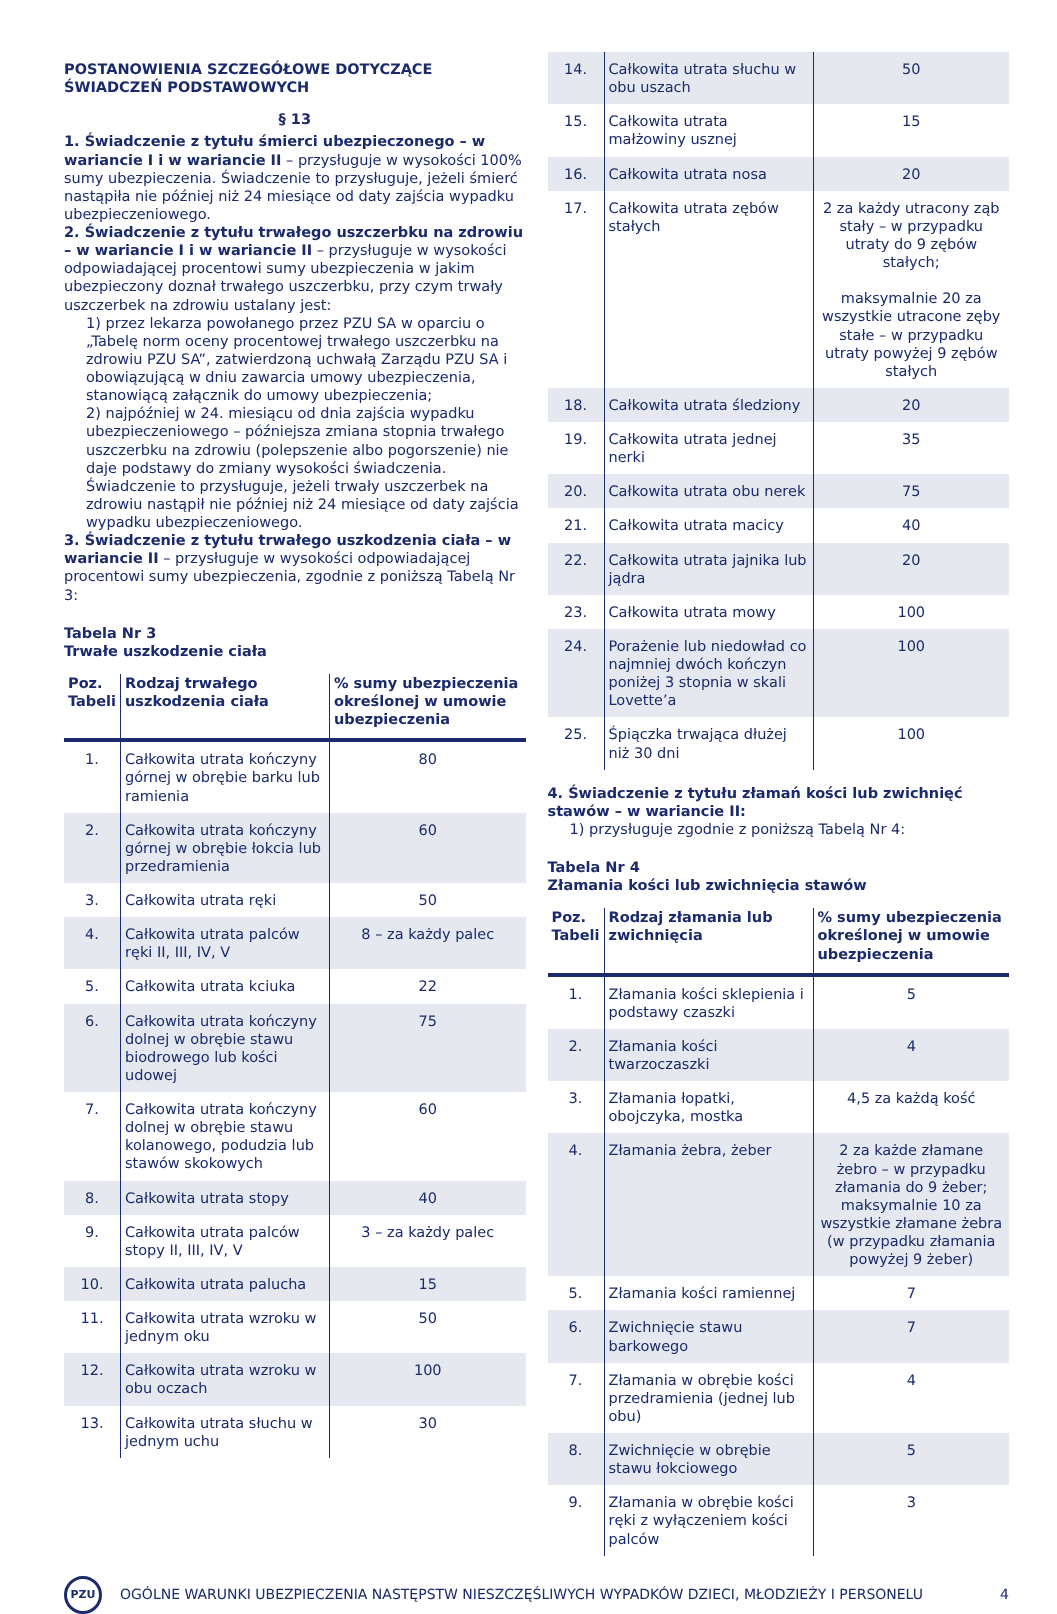POSTANOWIENIA SZCZEGÓŁOWE DOTYCZĄCE ŚWIADCZEŃ PODSTAWOWYCH
§ 13
1. Świadczenie z tytułu śmierci ubezpieczonego – w wariancie I i w wariancie II – przysługuje w wysokości 100% sumy ubezpieczenia. Świadczenie to przysługuje, jeżeli śmierć nastąpiła nie później niż 24 miesiące od daty zajścia wypadku ubezpieczeniowego.
2. Świadczenie z tytułu trwałego uszczerbku na zdrowiu – w wariancie I i w wariancie II – przysługuje w wysokości odpowiadającej procentowi sumy ubezpieczenia w jakim ubezpieczony doznał trwałego uszczerbku, przy czym trwały uszczerbek na zdrowiu ustalany jest:
1) przez lekarza powołanego przez PZU SA w oparciu o „Tabelę norm oceny procentowej trwałego uszczerbku na zdrowiu PZU SA”, zatwierdzoną uchwałą Zarządu PZU SA i obowiązującą w dniu zawarcia umowy ubezpieczenia, stanowiącą załącznik do umowy ubezpieczenia;
2) najpóźniej w 24. miesiącu od dnia zajścia wypadku ubezpieczeniowego – późniejsza zmiana stopnia trwałego uszczerbku na zdrowiu (polepszenie albo pogorszenie) nie daje podstawy do zmiany wysokości świadczenia.
Świadczenie to przysługuje, jeżeli trwały uszczerbek na zdrowiu nastąpił nie później niż 24 miesiące od daty zajścia wypadku ubezpieczeniowego.
3. Świadczenie z tytułu trwałego uszkodzenia ciała – w wariancie II – przysługuje w wysokości odpowiadającej procentowi sumy ubezpieczenia, zgodnie z poniższą Tabelą Nr 3:
Tabela Nr 3
Trwałe uszkodzenie ciała
| Poz. Tabeli | Rodzaj trwałego uszkodzenia ciała | % sumy ubezpieczenia określonej w umowie ubezpieczenia |
| --- | --- | --- |
| 1. | Całkowita utrata kończyny górnej w obrębie barku lub ramienia | 80 |
| 2. | Całkowita utrata kończyny górnej w obrębie łokcia lub przedramienia | 60 |
| 3. | Całkowita utrata ręki | 50 |
| 4. | Całkowita utrata palców ręki II, III, IV, V | 8 – za każdy palec |
| 5. | Całkowita utrata kciuka | 22 |
| 6. | Całkowita utrata kończyny dolnej w obrębie stawu biodrowego lub kości udowej | 75 |
| 7. | Całkowita utrata kończyny dolnej w obrębie stawu kolanowego, podudzia lub stawów skokowych | 60 |
| 8. | Całkowita utrata stopy | 40 |
| 9. | Całkowita utrata palców stopy II, III, IV, V | 3 – za każdy palec |
| 10. | Całkowita utrata palucha | 15 |
| 11. | Całkowita utrata wzroku w jednym oku | 50 |
| 12. | Całkowita utrata wzroku w obu oczach | 100 |
| 13. | Całkowita utrata słuchu w jednym uchu | 30 |
| 14. | Całkowita utrata słuchu w obu uszach | 50 |
| 15. | Całkowita utrata małżowiny usznej | 15 |
| 16. | Całkowita utrata nosa | 20 |
| 17. | Całkowita utrata zębów stałych | 2 za każdy utracony ząb stały – w przypadku utraty do 9 zębów stałych; maksymalnie 20 za wszystkie utracone zęby stałe – w przypadku utraty powyżej 9 zębów stałych |
| 18. | Całkowita utrata śledziony | 20 |
| 19. | Całkowita utrata jednej nerki | 35 |
| 20. | Całkowita utrata obu nerek | 75 |
| 21. | Całkowita utrata macicy | 40 |
| 22. | Całkowita utrata jajnika lub jądra | 20 |
| 23. | Całkowita utrata mowy | 100 |
| 24. | Porażenie lub niedowład co najmniej dwóch kończyn poniżej 3 stopnia w skali Lovette’a | 100 |
| 25. | Śpiączka trwająca dłużej niż 30 dni | 100 |
4. Świadczenie z tytułu złamań kości lub zwichnięć stawów – w wariancie II:
1) przysługuje zgodnie z poniższą Tabelą Nr 4:
Tabela Nr 4
Złamania kości lub zwichnięcia stawów
| Poz. Tabeli | Rodzaj złamania lub zwichnięcia | % sumy ubezpieczenia określonej w umowie ubezpieczenia |
| --- | --- | --- |
| 1. | Złamania kości sklepienia i podstawy czaszki | 5 |
| 2. | Złamania kości twarzoczaszki | 4 |
| 3. | Złamania łopatki, obojczyka, mostka | 4,5 za każdą kość |
| 4. | Złamania żebra, żeber | 2 za każde złamane żebro – w przypadku złamania do 9 żeber; maksymalnie 10 za wszystkie złamane żebra (w przypadku złamania powyżej 9 żeber) |
| 5. | Złamania kości ramiennej | 7 |
| 6. | Zwichnięcie stawu barkowego | 7 |
| 7. | Złamania w obrębie kości przedramienia (jednej lub obu) | 4 |
| 8. | Zwichnięcie w obrębie stawu łokciowego | 5 |
| 9. | Złamania w obrębie kości ręki z wyłączeniem kości palców | 3 |
PZU
OGÓLNE WARUNKI UBEZPIECZENIA NASTĘPSTW NIESZCZĘŚLIWYCH WYPADKÓW DZIECI, MŁODZIEŻY I PERSONELU 4